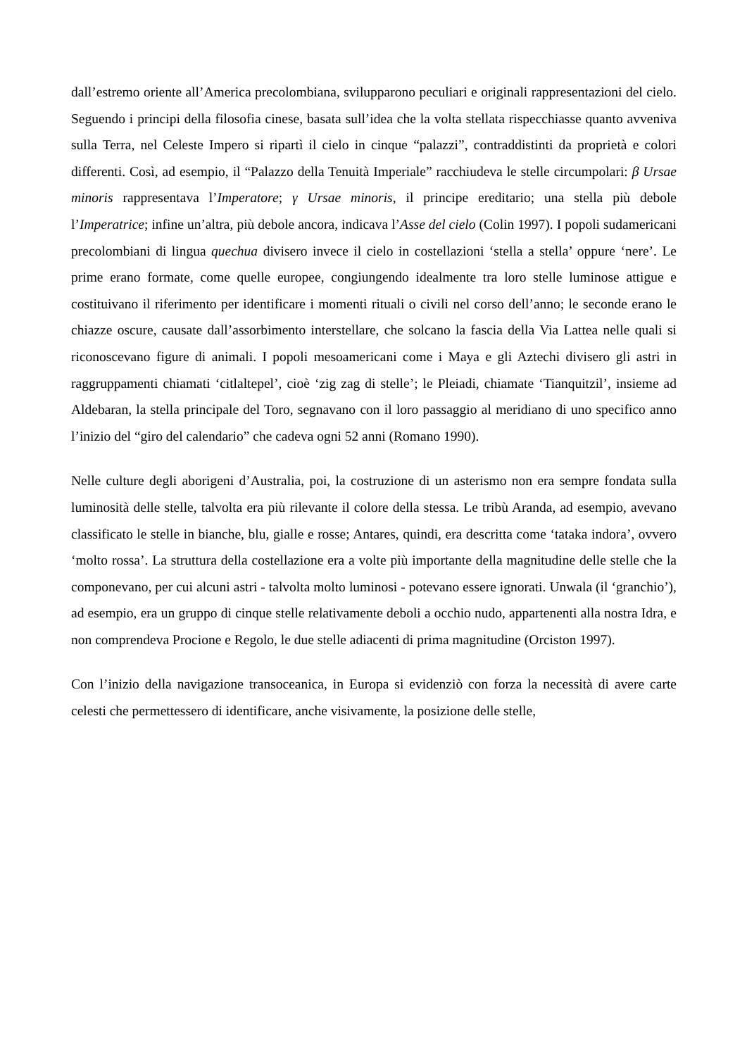dall’estremo oriente all’America precolombiana, svilupparono peculiari e originali rappresentazioni del cielo. Seguendo i principi della filosofia cinese, basata sull’idea che la volta stellata rispecchiasse quanto avveniva sulla Terra, nel Celeste Impero si ripartì il cielo in cinque “palazzi”, contraddistinti da proprietà e colori differenti. Così, ad esempio, il “Palazzo della Tenuità Imperiale” racchiudeva le stelle circumpolari: β Ursae minoris rappresentava l’Imperatore; γ Ursae minoris, il principe ereditario; una stella più debole l’Imperatrice; infine un’altra, più debole ancora, indicava l’Asse del cielo (Colin 1997). I popoli sudamericani precolombiani di lingua quechua divisero invece il cielo in costellazioni ‘stella a stella’ oppure ‘nere’. Le prime erano formate, come quelle europee, congiungendo idealmente tra loro stelle luminose attigue e costituivano il riferimento per identificare i momenti rituali o civili nel corso dell’anno; le seconde erano le chiazze oscure, causate dall’assorbimento interstellare, che solcano la fascia della Via Lattea nelle quali si riconoscevano figure di animali. I popoli mesoamericani come i Maya e gli Aztechi divisero gli astri in raggruppamenti chiamati ‘citlaltepel’, cioè ‘zig zag di stelle’; le Pleiadi, chiamate ‘Tianquitzil’, insieme ad Aldebaran, la stella principale del Toro, segnavano con il loro passaggio al meridiano di uno specifico anno l’inizio del “giro del calendario” che cadeva ogni 52 anni (Romano 1990).
Nelle culture degli aborigeni d’Australia, poi, la costruzione di un asterismo non era sempre fondata sulla luminosità delle stelle, talvolta era più rilevante il colore della stessa. Le tribù Aranda, ad esempio, avevano classificato le stelle in bianche, blu, gialle e rosse; Antares, quindi, era descritta come ‘tataka indora’, ovvero ‘molto rossa’. La struttura della costellazione era a volte più importante della magnitudine delle stelle che la componevano, per cui alcuni astri - talvolta molto luminosi - potevano essere ignorati. Unwala (il ‘granchio’), ad esempio, era un gruppo di cinque stelle relativamente deboli a occhio nudo, appartenenti alla nostra Idra, e non comprendeva Procione e Regolo, le due stelle adiacenti di prima magnitudine (Orciston 1997).
Con l’inizio della navigazione transoceanica, in Europa si evidenziò con forza la necessità di avere carte celesti che permettessero di identificare, anche visivamente, la posizione delle stelle,